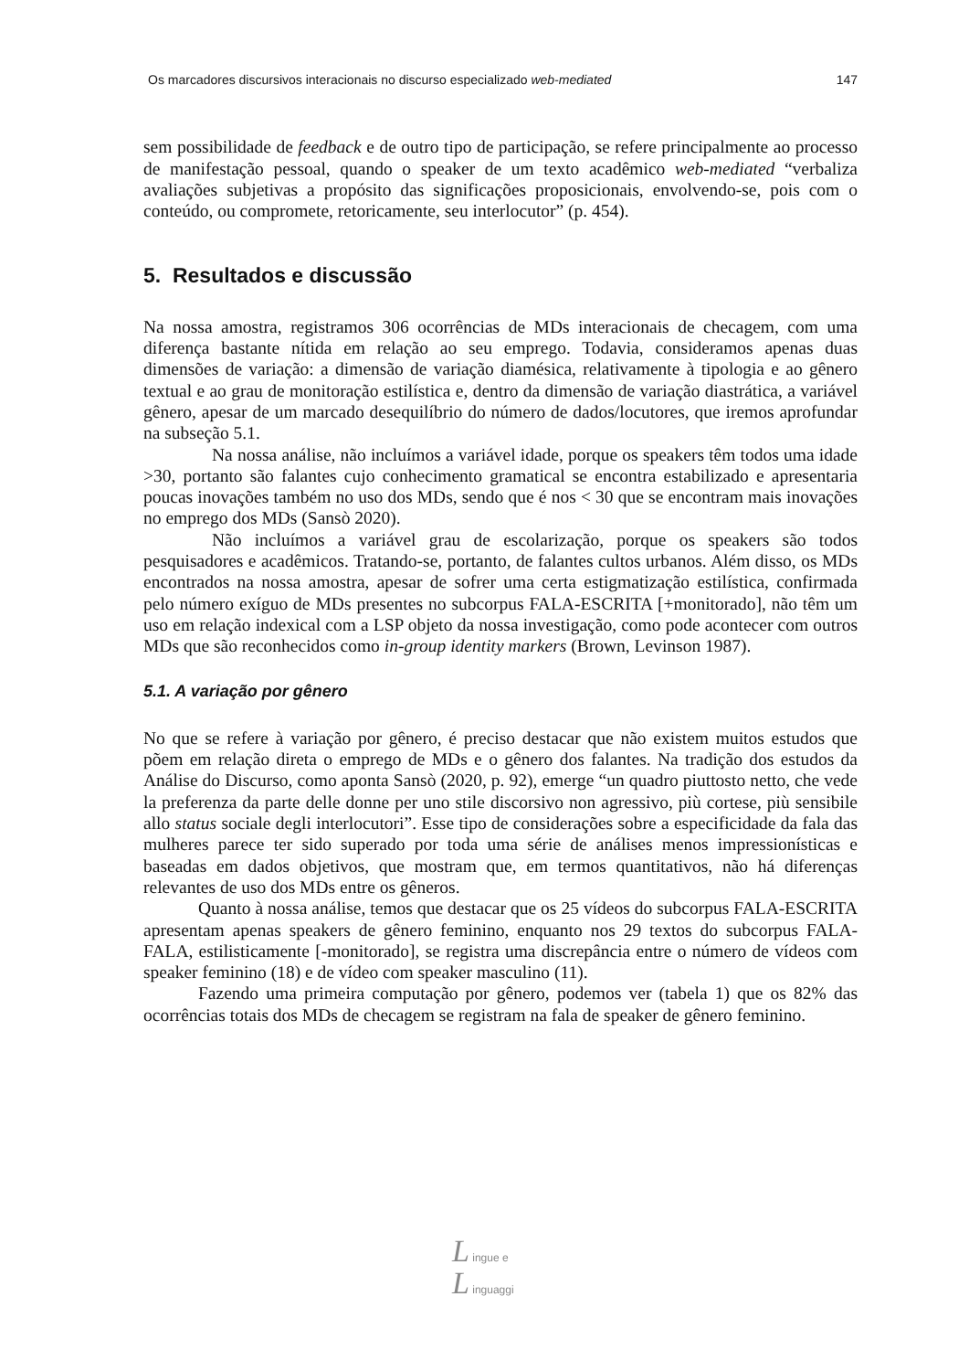Os marcadores discursivos interacionais no discurso especializado web-mediated
147
sem possibilidade de feedback e de outro tipo de participação, se refere principalmente ao processo de manifestação pessoal, quando o speaker de um texto acadêmico web-mediated “verbaliza avaliações subjetivas a propósito das significações proposicionais, envolvendo-se, pois com o conteúdo, ou compromete, retoricamente, seu interlocutor” (p. 454).
5. Resultados e discussão
Na nossa amostra, registramos 306 ocorrências de MDs interacionais de checagem, com uma diferença bastante nítida em relação ao seu emprego. Todavia, consideramos apenas duas dimensões de variação: a dimensão de variação diamésica, relativamente à tipologia e ao gênero textual e ao grau de monitoração estilística e, dentro da dimensão de variação diastrática, a variável gênero, apesar de um marcado desequilíbrio do número de dados/locutores, que iremos aprofundar na subseção 5.1.
Na nossa análise, não incluímos a variável idade, porque os speakers têm todos uma idade >30, portanto são falantes cujo conhecimento gramatical se encontra estabilizado e apresentaria poucas inovações também no uso dos MDs, sendo que é nos < 30 que se encontram mais inovações no emprego dos MDs (Sansò 2020).
Não incluímos a variável grau de escolarização, porque os speakers são todos pesquisadores e acadêmicos. Tratando-se, portanto, de falantes cultos urbanos. Além disso, os MDs encontrados na nossa amostra, apesar de sofrer uma certa estigmatização estilística, confirmada pelo número exíguo de MDs presentes no subcorpus FALA-ESCRITA [+monitorado], não têm um uso em relação indexical com a LSP objeto da nossa investigação, como pode acontecer com outros MDs que são reconhecidos como in-group identity markers (Brown, Levinson 1987).
5.1. A variação por gênero
No que se refere à variação por gênero, é preciso destacar que não existem muitos estudos que põem em relação direta o emprego de MDs e o gênero dos falantes. Na tradição dos estudos da Análise do Discurso, como aponta Sansò (2020, p. 92), emerge “un quadro piuttosto netto, che vede la preferenza da parte delle donne per uno stile discorsivo non agressivo, più cortese, più sensibile allo status sociale degli interlocutori”. Esse tipo de considerações sobre a especificidade da fala das mulheres parece ter sido superado por toda uma série de análises menos impressionísticas e baseadas em dados objetivos, que mostram que, em termos quantitativos, não há diferenças relevantes de uso dos MDs entre os gêneros.
Quanto à nossa análise, temos que destacar que os 25 vídeos do subcorpus FALA-ESCRITA apresentam apenas speakers de gênero feminino, enquanto nos 29 textos do subcorpus FALA-FALA, estilisticamente [-monitorado], se registra uma discrepância entre o número de vídeos com speaker feminino (18) e de vídeo com speaker masculino (11).
Fazendo uma primeira computação por gênero, podemos ver (tabela 1) que os 82% das ocorrências totais dos MDs de checagem se registram na fala de speaker de gênero feminino.
L ingue e
L inguaggi